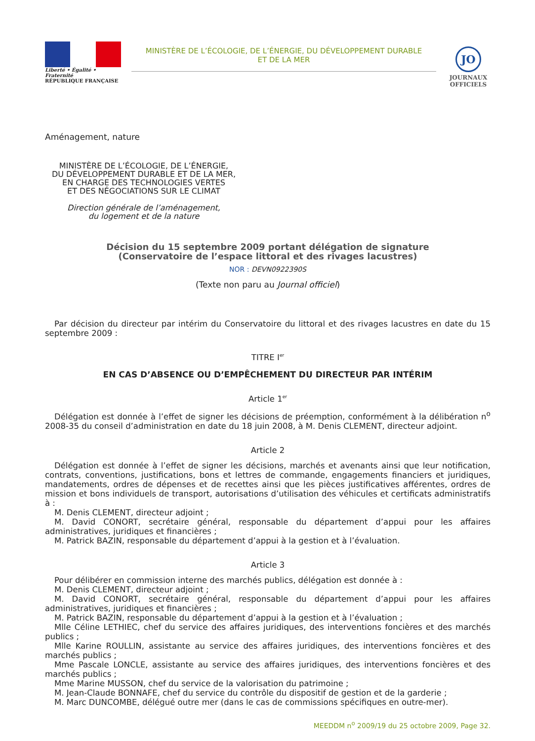Liberté • Égalité • Fraternité
RÉPUBLIQUE FRANÇAISE
MINISTÈRE DE L’ÉCOLOGIE, DE L’ÉNERGIE, DU DÉVELOPPEMENT DURABLE
ET DE LA MER
JO
JOURNAUX
OFFICIELS
Aménagement, nature
MINISTÈRE DE L’ÉCOLOGIE, DE L’ÉNERGIE,
DU DÉVELOPPEMENT DURABLE ET DE LA MER,
EN CHARGE DES TECHNOLOGIES VERTES
ET DES NÉGOCIATIONS SUR LE CLIMAT
Direction générale de l’aménagement,
du logement et de la nature
Décision du 15 septembre 2009 portant délégation de signature
(Conservatoire de l’espace littoral et des rivages lacustres)
NOR : DEVN0922390S
(Texte non paru au Journal officiel)
Par décision du directeur par intérim du Conservatoire du littoral et des rivages lacustres en date du 15 septembre 2009 :
TITRE I<sup>er</sup>
EN CAS D’ABSENCE OU D’EMPÊCHEMENT DU DIRECTEUR PAR INTÉRIM
Article 1<sup>er</sup>
Délégation est donnée à l’effet de signer les décisions de préemption, conformément à la délibération n<sup>o</sup> 2008-35 du conseil d’administration en date du 18 juin 2008, à M. Denis CLEMENT, directeur adjoint.
Article 2
Délégation est donnée à l’effet de signer les décisions, marchés et avenants ainsi que leur notification, contrats, conventions, justifications, bons et lettres de commande, engagements financiers et juridiques, mandatements, ordres de dépenses et de recettes ainsi que les pièces justificatives afférentes, ordres de mission et bons individuels de transport, autorisations d’utilisation des véhicules et certificats administratifs à :
M. Denis CLEMENT, directeur adjoint ;
M. David CONORT, secrétaire général, responsable du département d’appui pour les affaires administratives, juridiques et financières ;
M. Patrick BAZIN, responsable du département d’appui à la gestion et à l’évaluation.
Article 3
Pour délibérer en commission interne des marchés publics, délégation est donnée à :
M. Denis CLEMENT, directeur adjoint ;
M. David CONORT, secrétaire général, responsable du département d’appui pour les affaires administratives, juridiques et financières ;
M. Patrick BAZIN, responsable du département d’appui à la gestion et à l’évaluation ;
Mlle Céline LETHIEC, chef du service des affaires juridiques, des interventions foncières et des marchés publics ;
Mlle Karine ROULLIN, assistante au service des affaires juridiques, des interventions foncières et des marchés publics ;
Mme Pascale LONCLE, assistante au service des affaires juridiques, des interventions foncières et des marchés publics ;
Mme Marine MUSSON, chef du service de la valorisation du patrimoine ;
M. Jean-Claude BONNAFE, chef du service du contrôle du dispositif de gestion et de la garderie ;
M. Marc DUNCOMBE, délégué outre mer (dans le cas de commissions spécifiques en outre-mer).
MEEDDM n<sup>o</sup> 2009/19 du 25 octobre 2009, Page 32.